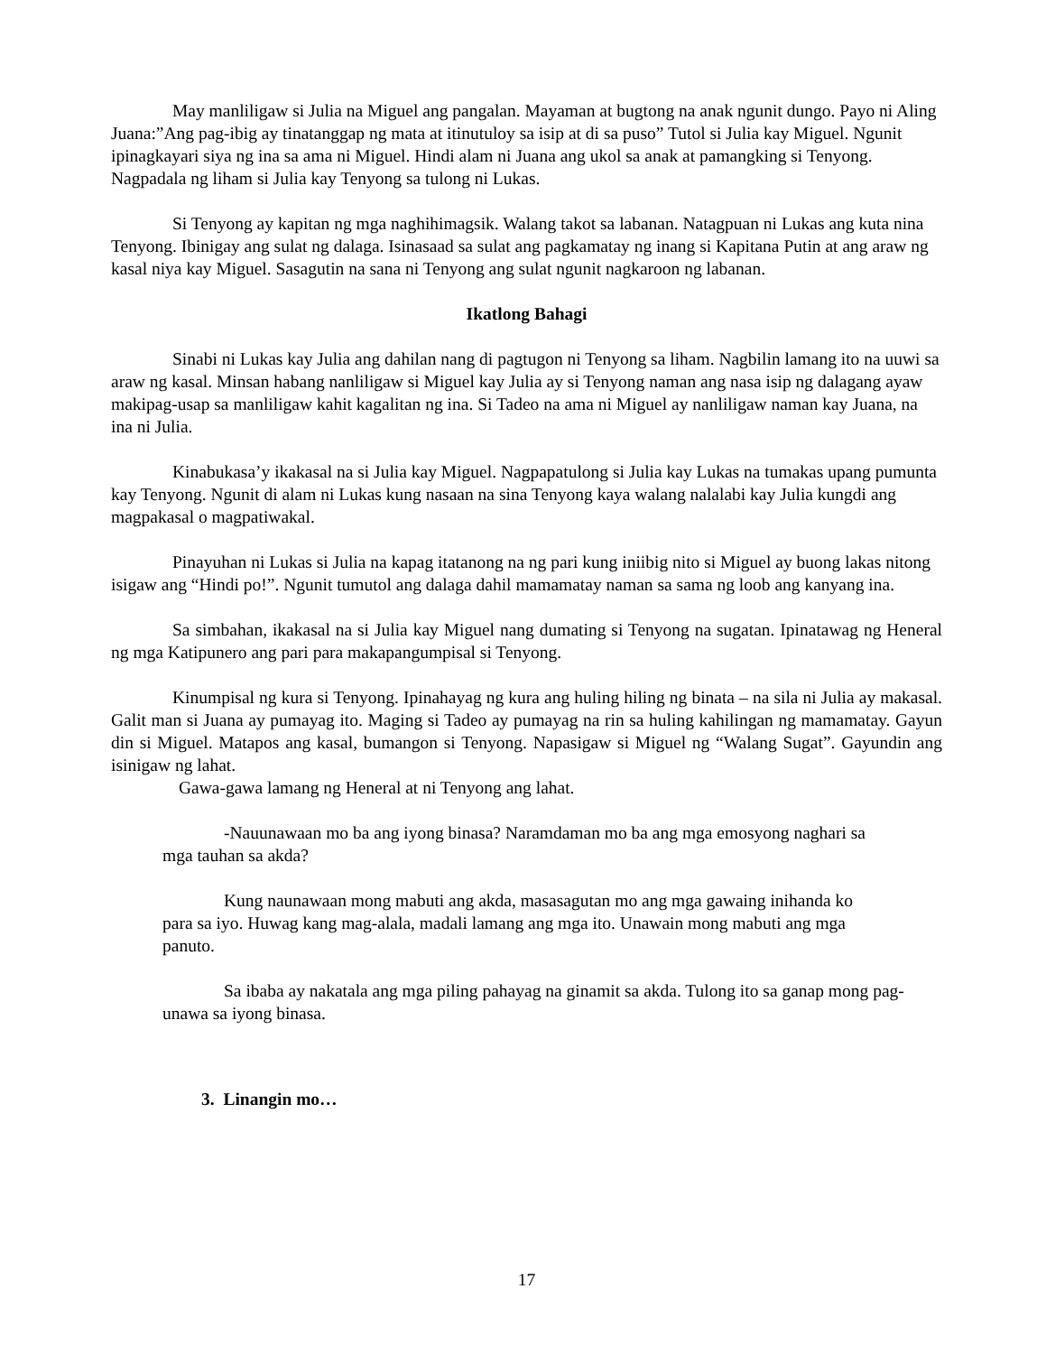May manliligaw si Julia na Miguel ang pangalan. Mayaman at bugtong na anak ngunit dungo. Payo ni Aling Juana:”Ang pag-ibig ay tinatanggap ng mata at itinutuloy sa isip at di sa puso” Tutol si Julia kay Miguel. Ngunit ipinagkayari siya ng ina sa ama ni Miguel. Hindi alam ni Juana ang ukol sa anak at pamangking si Tenyong. Nagpadala ng liham si Julia kay Tenyong sa tulong ni Lukas.
Si Tenyong ay kapitan ng mga naghihimagsik. Walang takot sa labanan. Natagpuan ni Lukas ang kuta nina Tenyong. Ibinigay ang sulat ng dalaga. Isinasaad sa sulat ang pagkamatay ng inang si Kapitana Putin at ang araw ng kasal niya kay Miguel. Sasagutin na sana ni Tenyong ang sulat ngunit nagkaroon ng labanan.
Ikatlong Bahagi
Sinabi ni Lukas kay Julia ang dahilan nang di pagtugon ni Tenyong sa liham. Nagbilin lamang ito na uuwi sa araw ng kasal. Minsan habang nanliligaw si Miguel kay Julia ay si Tenyong naman ang nasa isip ng dalagang ayaw makipag-usap sa manliligaw kahit kagalitan ng ina. Si Tadeo na ama ni Miguel ay nanliligaw naman kay Juana, na ina ni Julia.
Kinabukasa’y ikakasal na si Julia kay Miguel. Nagpapatulong si Julia kay Lukas na tumakas upang pumunta kay Tenyong. Ngunit di alam ni Lukas kung nasaan na sina Tenyong kaya walang nalalabi kay Julia kungdi ang magpakasal o magpatiwakal.
Pinayuhan ni Lukas si Julia na kapag itatanong na ng pari kung iniibig nito si Miguel ay buong lakas nitong isigaw ang “Hindi po!”. Ngunit tumutol ang dalaga dahil mamamatay naman sa sama ng loob ang kanyang ina.
Sa simbahan, ikakasal na si Julia kay Miguel nang dumating si Tenyong na sugatan. Ipinatawag ng Heneral ng mga Katipunero ang pari para makapangumpisal si Tenyong.
Kinumpisal ng kura si Tenyong. Ipinahayag ng kura ang huling hiling ng binata – na sila ni Julia ay makasal. Galit man si Juana ay pumayag ito. Maging si Tadeo ay pumayag na rin sa huling kahilingan ng mamamatay. Gayun din si Miguel. Matapos ang kasal, bumangon si Tenyong. Napasigaw si Miguel ng “Walang Sugat”. Gayundin ang isinigaw ng lahat.
Gawa-gawa lamang ng Heneral at ni Tenyong ang lahat.
-Nauunawaan mo ba ang iyong binasa? Naramdaman mo ba ang mga emosyong naghari sa mga tauhan sa akda?
Kung naunawaan mong mabuti ang akda, masasagutan mo ang mga gawaing inihanda ko para sa iyo. Huwag kang mag-alala, madali lamang ang mga ito. Unawain mong mabuti ang mga panuto.
Sa ibaba ay nakatala ang mga piling pahayag na ginamit sa akda. Tulong ito sa ganap mong pag-unawa sa iyong binasa.
3. Linangin mo…
17